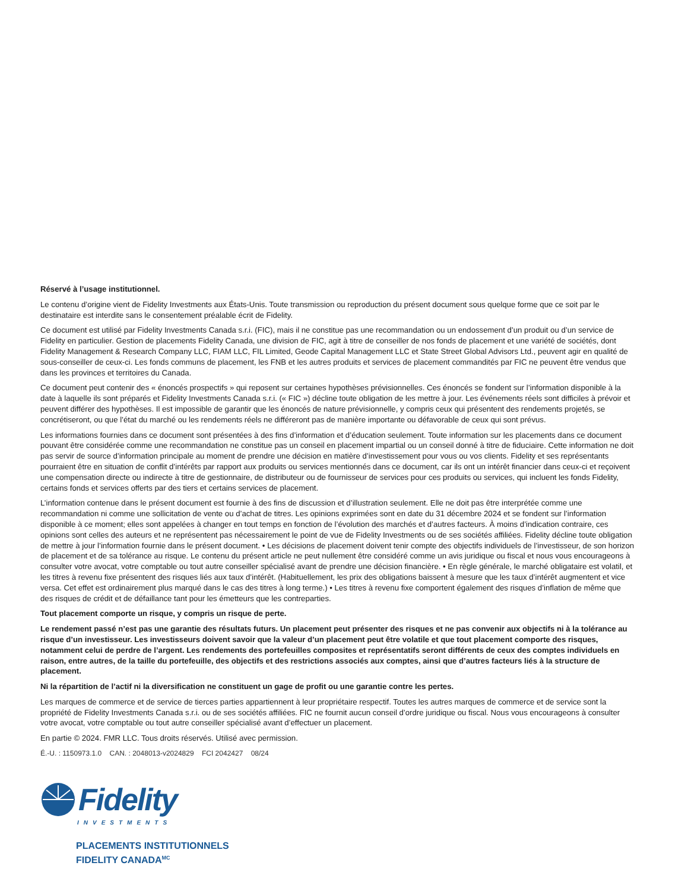Réservé à l’usage institutionnel.
Le contenu d’origine vient de Fidelity Investments aux États-Unis. Toute transmission ou reproduction du présent document sous quelque forme que ce soit par le destinataire est interdite sans le consentement préalable écrit de Fidelity.
Ce document est utilisé par Fidelity Investments Canada s.r.i. (FIC), mais il ne constitue pas une recommandation ou un endossement d’un produit ou d’un service de Fidelity en particulier. Gestion de placements Fidelity Canada, une division de FIC, agit à titre de conseiller de nos fonds de placement et une variété de sociétés, dont Fidelity Management & Research Company LLC, FIAM LLC, FIL Limited, Geode Capital Management LLC et State Street Global Advisors Ltd., peuvent agir en qualité de sous-conseiller de ceux-ci. Les fonds communs de placement, les FNB et les autres produits et services de placement commandités par FIC ne peuvent être vendus que dans les provinces et territoires du Canada.
Ce document peut contenir des « énoncés prospectifs » qui reposent sur certaines hypothèses prévisionnelles. Ces énoncés se fondent sur l’information disponible à la date à laquelle ils sont préparés et Fidelity Investments Canada s.r.i. (« FIC ») décline toute obligation de les mettre à jour. Les événements réels sont difficiles à prévoir et peuvent différer des hypothèses. Il est impossible de garantir que les énoncés de nature prévisionnelle, y compris ceux qui présentent des rendements projetés, se concrétiseront, ou que l’état du marché ou les rendements réels ne différeront pas de manière importante ou défavorable de ceux qui sont prévus.
Les informations fournies dans ce document sont présentées à des fins d’information et d’éducation seulement. Toute information sur les placements dans ce document pouvant être considérée comme une recommandation ne constitue pas un conseil en placement impartial ou un conseil donné à titre de fiduciaire. Cette information ne doit pas servir de source d’information principale au moment de prendre une décision en matière d’investissement pour vous ou vos clients. Fidelity et ses représentants pourraient être en situation de conflit d’intérêts par rapport aux produits ou services mentionnés dans ce document, car ils ont un intérêt financier dans ceux-ci et reçoivent une compensation directe ou indirecte à titre de gestionnaire, de distributeur ou de fournisseur de services pour ces produits ou services, qui incluent les fonds Fidelity, certains fonds et services offerts par des tiers et certains services de placement.
L’information contenue dans le présent document est fournie à des fins de discussion et d’illustration seulement. Elle ne doit pas être interprétée comme une recommandation ni comme une sollicitation de vente ou d’achat de titres. Les opinions exprimées sont en date du 31 décembre 2024 et se fondent sur l’information disponible à ce moment; elles sont appelées à changer en tout temps en fonction de l’évolution des marchés et d’autres facteurs. À moins d’indication contraire, ces opinions sont celles des auteurs et ne représentent pas nécessairement le point de vue de Fidelity Investments ou de ses sociétés affiliées. Fidelity décline toute obligation de mettre à jour l’information fournie dans le présent document. • Les décisions de placement doivent tenir compte des objectifs individuels de l’investisseur, de son horizon de placement et de sa tolérance au risque. Le contenu du présent article ne peut nullement être considéré comme un avis juridique ou fiscal et nous vous encourageons à consulter votre avocat, votre comptable ou tout autre conseiller spécialisé avant de prendre une décision financière. • En règle générale, le marché obligataire est volatil, et les titres à revenu fixe présentent des risques liés aux taux d’intérêt. (Habituellement, les prix des obligations baissent à mesure que les taux d’intérêt augmentent et vice versa. Cet effet est ordinairement plus marqué dans le cas des titres à long terme.) • Les titres à revenu fixe comportent également des risques d’inflation de même que des risques de crédit et de défaillance tant pour les émetteurs que les contreparties.
Tout placement comporte un risque, y compris un risque de perte.
Le rendement passé n’est pas une garantie des résultats futurs. Un placement peut présenter des risques et ne pas convenir aux objectifs ni à la tolérance au risque d’un investisseur. Les investisseurs doivent savoir que la valeur d’un placement peut être volatile et que tout placement comporte des risques, notamment celui de perdre de l’argent. Les rendements des portefeuilles composites et représentatifs seront différents de ceux des comptes individuels en raison, entre autres, de la taille du portefeuille, des objectifs et des restrictions associés aux comptes, ainsi que d’autres facteurs liés à la structure de placement.
Ni la répartition de l’actif ni la diversification ne constituent un gage de profit ou une garantie contre les pertes.
Les marques de commerce et de service de tierces parties appartiennent à leur propriétaire respectif. Toutes les autres marques de commerce et de service sont la propriété de Fidelity Investments Canada s.r.i. ou de ses sociétés affiliées. FIC ne fournit aucun conseil d’ordre juridique ou fiscal. Nous vous encourageons à consulter votre avocat, votre comptable ou tout autre conseiller spécialisé avant d’effectuer un placement.
En partie © 2024. FMR LLC. Tous droits réservés. Utilisé avec permission.
É.-U. : 1150973.1.0 CAN. : 2048013-v2024829 FCI 2042427 08/24
Fidelity
INVESTMENTS
PLACEMENTS INSTITUTIONNELS
FIDELITY CANADA<sup>MC</sup>